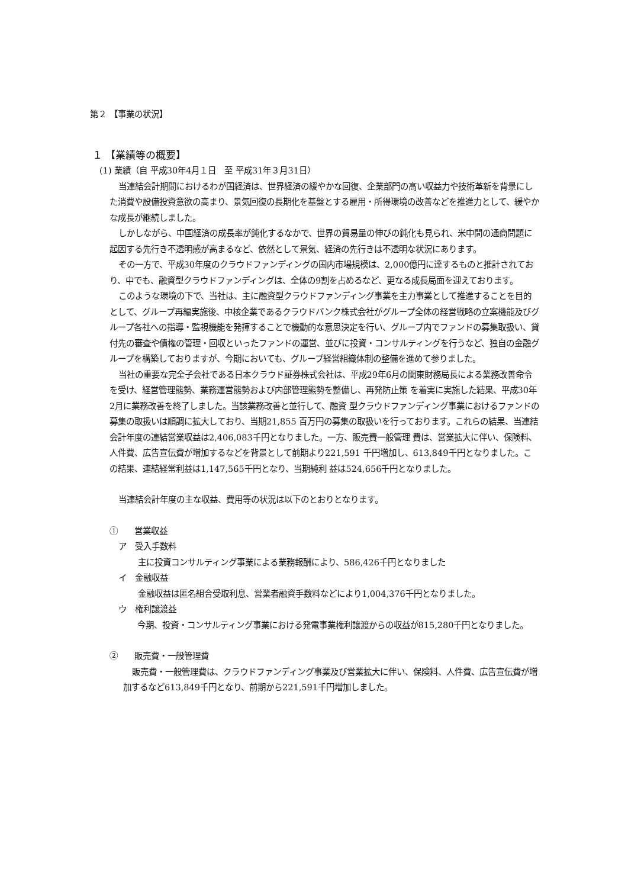第２ 【事業の状況】
１ 【業績等の概要】
(1) 業績（自 平成30年4月１日　至 平成31年３月31日）
当連結会計期間におけるわが国経済は、世界経済の緩やかな回復、企業部門の高い収益力や技術革新を背景にした消費や設備投資意欲の高まり、景気回復の長期化を基盤とする雇用・所得環境の改善などを推進力として、緩やかな成長が継続しました。
しかしながら、中国経済の成長率が鈍化するなかで、世界の貿易量の伸びの鈍化も見られ、米中間の通商問題に起因する先行き不透明感が高まるなど、依然として景気、経済の先行きは不透明な状況にあります。
その一方で、平成30年度のクラウドファンディングの国内市場規模は、2,000億円に達するものと推計されており、中でも、融資型クラウドファンディングは、全体の9割を占めるなど、更なる成長局面を迎えております。
このような環境の下で、当社は、主に融資型クラウドファンディング事業を主力事業として推進することを目的として、グループ再編実施後、中核企業であるクラウドバンク株式会社がグループ全体の経営戦略の立案機能及びグループ各社への指導・監視機能を発揮することで機動的な意思決定を行い、グループ内でファンドの募集取扱い、貸付先の審査や債権の管理・回収といったファンドの運営、並びに投資・コンサルティングを行うなど、独自の金融グループを構築しておりますが、今期においても、グループ経営組織体制の整備を進めて参りました。
当社の重要な完全子会社である日本クラウド証券株式会社は、平成29年6月の関東財務局長による業務改善命令を受け、経営管理態勢、業務運営態勢および内部管理態勢を整備し、再発防止策 を着実に実施した結果、平成30年2月に業務改善を終了しました。当該業務改善と並行して、融資 型クラウドファンディング事業におけるファンドの募集の取扱いは順調に拡大しており、当期21,855 百万円の募集の取扱いを行っております。これらの結果、当連結会計年度の連結営業収益は2,406,083千円となりました。一方、販売費一般管理 費は、営業拡大に伴い、保険料、人件費、広告宣伝費が増加するなどを背景として前期より221,591 千円増加し、613,849千円となりました。この結果、連結経常利益は1,147,565千円となり、当期純利 益は524,656千円となりました。
当連結会計年度の主な収益、費用等の状況は以下のとおりとなります。
①　　営業収益
ア　受入手数料
主に投資コンサルティング事業による業務報酬により、586,426千円となりました
イ　金融収益
金融収益は匿名組合受取利息、営業者融資手数料などにより1,004,376千円となりました。
ウ　権利譲渡益
今期、投資・コンサルティング事業における発電事業権利譲渡からの収益が815,280千円となりました。
②　　販売費・一般管理費
販売費・一般管理費は、クラウドファンディング事業及び営業拡大に伴い、保険料、人件費、広告宣伝費が増加するなど613,849千円となり、前期から221,591千円増加しました。